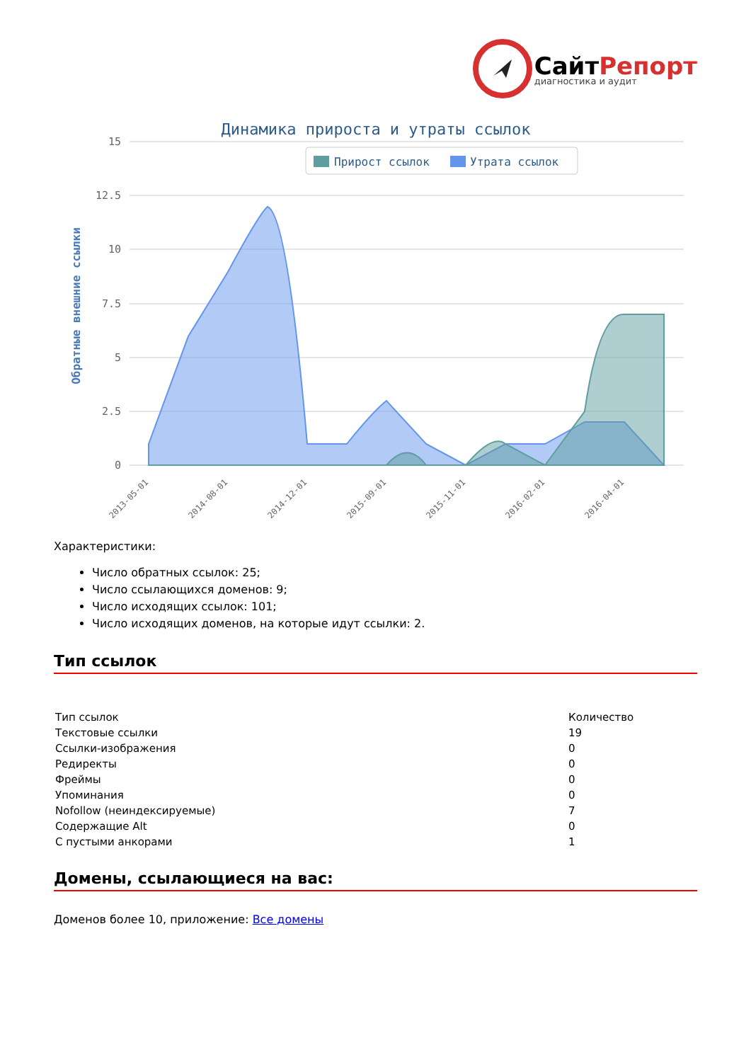СайтРепорт
диагностика и аудит
Динамика прироста и утраты ссылок
Прирост ссылок
Утрата ссылок
15
12.5
10
7.5
5
2.5
0
Обратные внешние ссылки
2013-05-01
2014-08-01
2014-12-01
2015-09-01
2015-11-01
2016-02-01
2016-04-01
Характеристики:
Число обратных ссылок: 25;
Число ссылающихся доменов: 9;
Число исходящих ссылок: 101;
Число исходящих доменов, на которые идут ссылки: 2.
Тип ссылок
| Тип ссылок | Количество |
| Текстовые ссылки | 19 |
| Ссылки-изображения | 0 |
| Редиректы | 0 |
| Фреймы | 0 |
| Упоминания | 0 |
| Nofollow (неиндексируемые) | 7 |
| Содержащие Alt | 0 |
| С пустыми анкорами | 1 |
Домены, ссылающиеся на вас:
Доменов более 10, приложение: Все домены